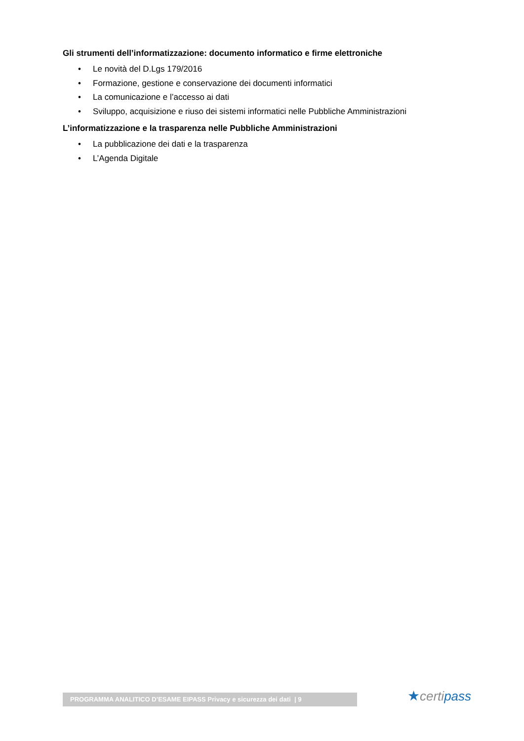Gli strumenti dell’informatizzazione: documento informatico e firme elettroniche
• Le novità del D.Lgs 179/2016
• Formazione, gestione e conservazione dei documenti informatici
• La comunicazione e l’accesso ai dati
• Sviluppo, acquisizione e riuso dei sistemi informatici nelle Pubbliche Amministrazioni
L’informatizzazione e la trasparenza nelle Pubbliche Amministrazioni
• La pubblicazione dei dati e la trasparenza
• L’Agenda Digitale
PROGRAMMA ANALITICO D’ESAME EIPASS Privacy e sicurezza dei dati | 9 ★certipass